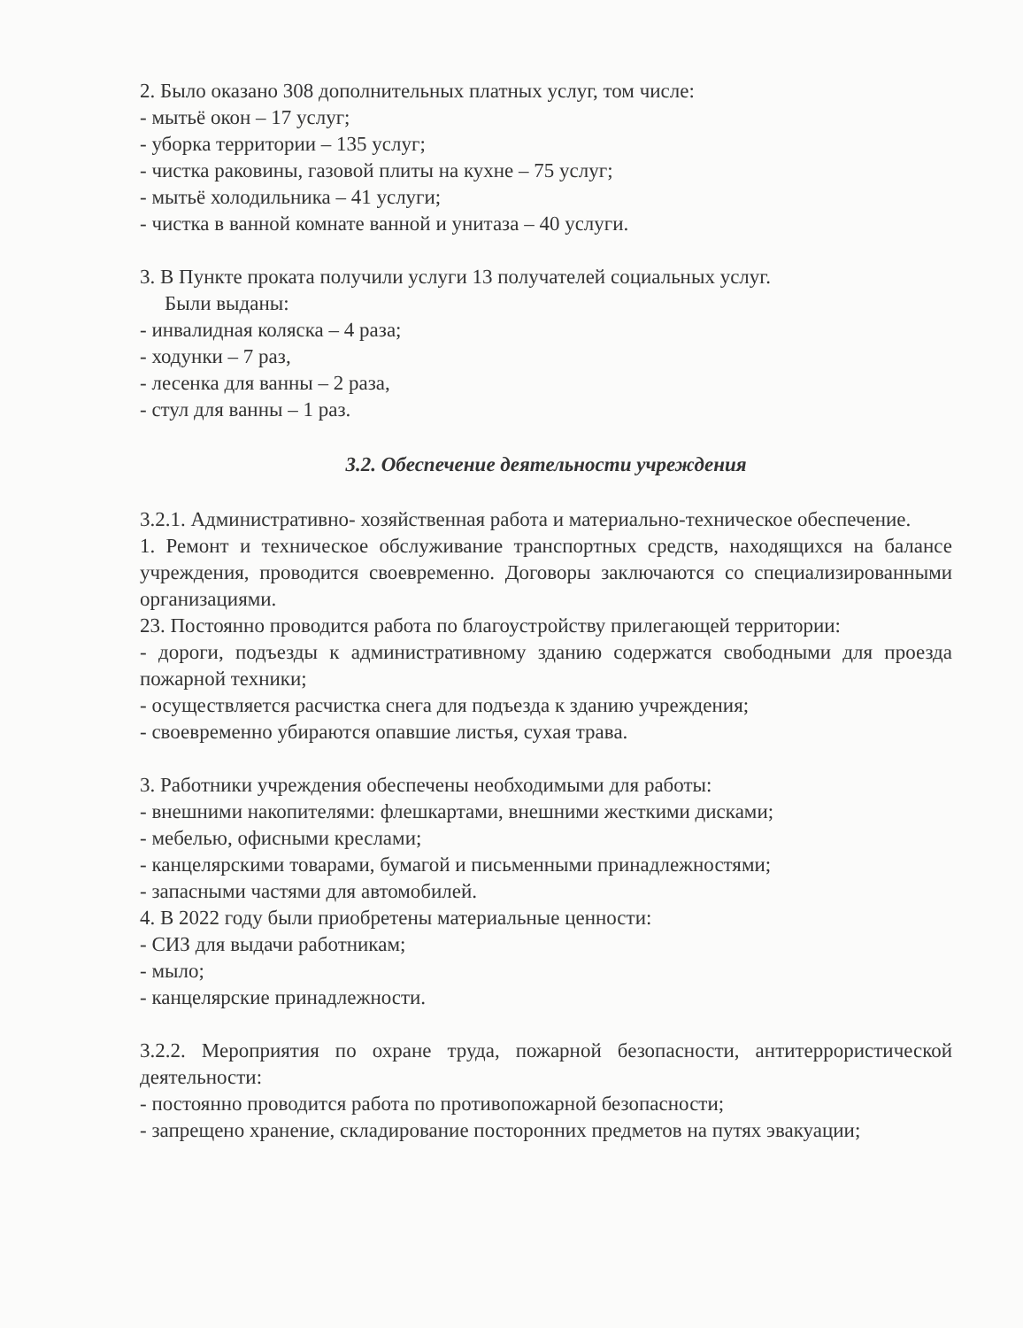2. Было оказано 308 дополнительных платных услуг, том числе:
- мытьё окон – 17 услуг;
- уборка территории – 135 услуг;
- чистка раковины, газовой плиты на кухне – 75 услуг;
- мытьё холодильника – 41 услуги;
- чистка в ванной комнате ванной и унитаза – 40 услуги.
3. В Пункте проката получили услуги 13 получателей социальных услуг.
Были выданы:
- инвалидная коляска – 4 раза;
- ходунки – 7 раз,
- лесенка для ванны – 2 раза,
- стул для ванны – 1 раз.
3.2. Обеспечение деятельности учреждения
3.2.1. Административно- хозяйственная работа и материально-техническое обеспечение.
1. Ремонт и техническое обслуживание транспортных средств, находящихся на балансе учреждения, проводится своевременно. Договоры заключаются со специализированными организациями.
23. Постоянно проводится работа по благоустройству прилегающей территории:
- дороги, подъезды к административному зданию содержатся свободными для проезда пожарной техники;
- осуществляется расчистка снега для подъезда к зданию учреждения;
- своевременно убираются опавшие листья, сухая трава.
3. Работники учреждения обеспечены необходимыми для работы:
- внешними накопителями: флешкартами, внешними жесткими дисками;
- мебелью, офисными креслами;
- канцелярскими товарами, бумагой и письменными принадлежностями;
- запасными частями для автомобилей.
4. В 2022 году были приобретены материальные ценности:
- СИЗ для выдачи работникам;
- мыло;
- канцелярские принадлежности.
3.2.2. Мероприятия по охране труда, пожарной безопасности, антитеррористической деятельности:
- постоянно проводится работа по противопожарной безопасности;
- запрещено хранение, складирование посторонних предметов на путях эвакуации;